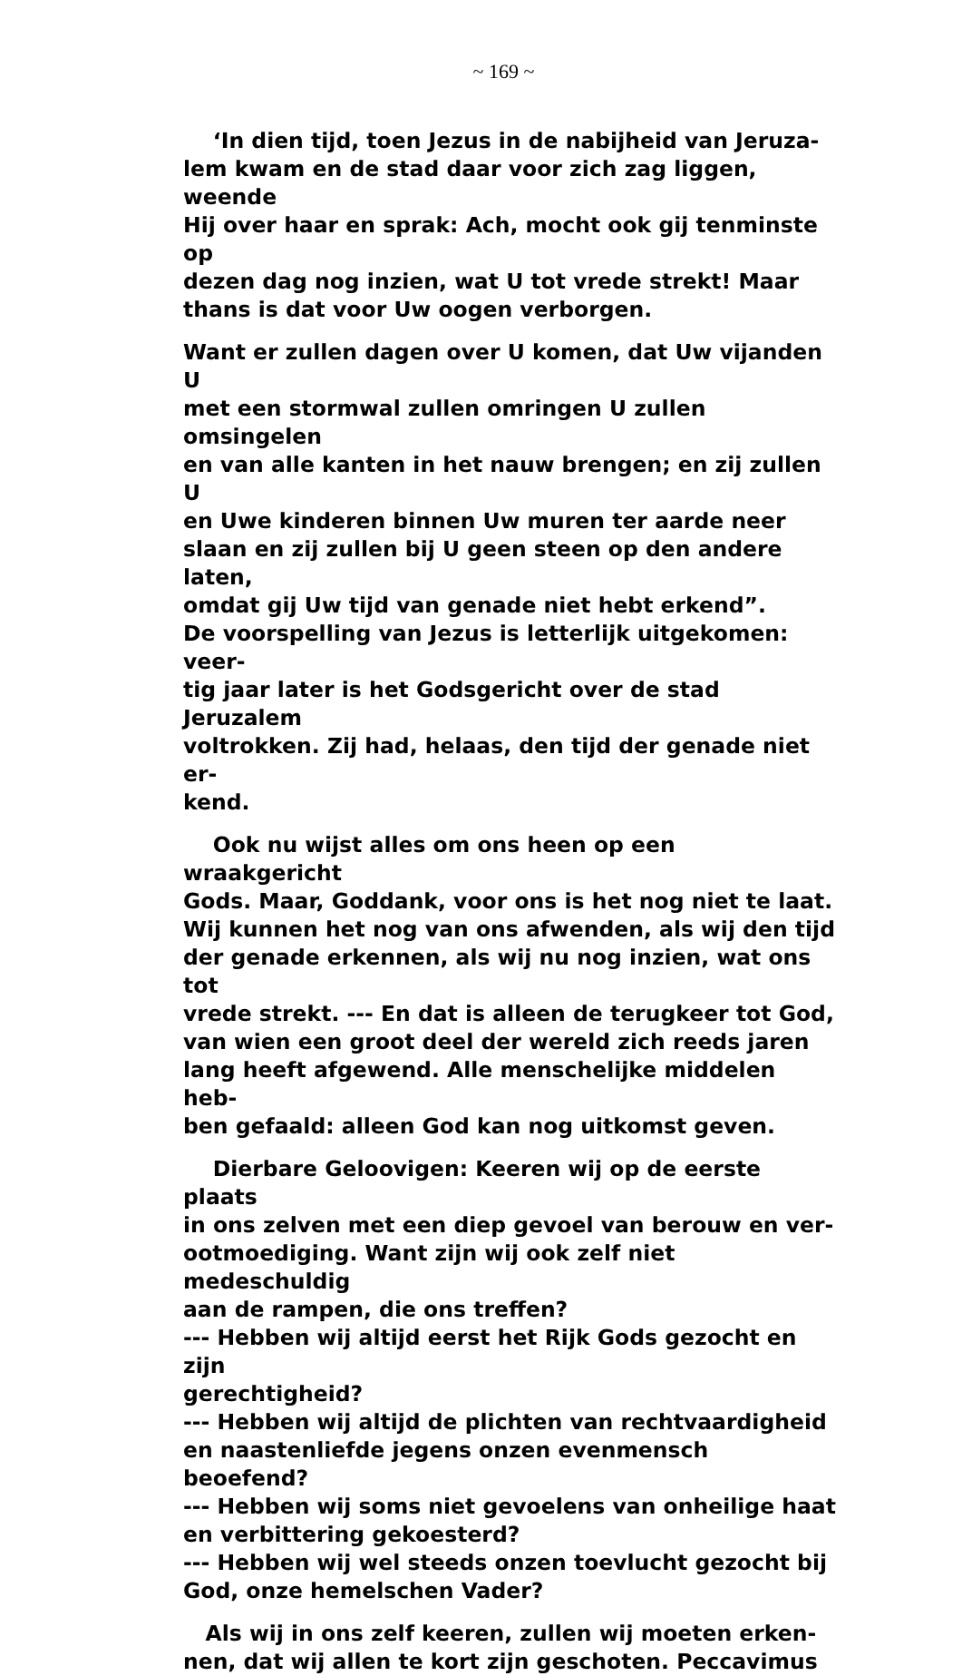~ 169 ~
‘In dien tijd, toen Jezus in de nabijheid van Jeruza-
lem kwam en de stad daar voor zich zag liggen, weende
Hij over haar en sprak: Ach, mocht ook gij tenminste op
dezen dag nog inzien, wat U tot vrede strekt! Maar
thans is dat voor Uw oogen verborgen.
Want er zullen dagen over U komen, dat Uw vijanden U
met een stormwal zullen omringen U zullen omsingelen
en van alle kanten in het nauw brengen; en zij zullen U
en Uwe kinderen binnen Uw muren ter aarde neer
slaan en zij zullen bij U geen steen op den andere laten,
omdat gij Uw tijd van genade niet hebt erkend”.
De voorspelling van Jezus is letterlijk uitgekomen: veer-
tig jaar later is het Godsgericht over de stad Jeruzalem
voltrokken. Zij had, helaas, den tijd der genade niet er-
kend.
Ook nu wijst alles om ons heen op een wraakgericht
Gods. Maar, Goddank, voor ons is het nog niet te laat.
Wij kunnen het nog van ons afwenden, als wij den tijd
der genade erkennen, als wij nu nog inzien, wat ons tot
vrede strekt. --- En dat is alleen de terugkeer tot God,
van wien een groot deel der wereld zich reeds jaren
lang heeft afgewend. Alle menschelijke middelen heb-
ben gefaald: alleen God kan nog uitkomst geven.
Dierbare Geloovigen: Keeren wij op de eerste plaats
in ons zelven met een diep gevoel van berouw en ver-
ootmoediging. Want zijn wij ook zelf niet medeschuldig
aan de rampen, die ons treffen?
--- Hebben wij altijd eerst het Rijk Gods gezocht en zijn
gerechtigheid?
--- Hebben wij altijd de plichten van rechtvaardigheid
en naastenliefde jegens onzen evenmensch beoefend?
--- Hebben wij soms niet gevoelens van onheilige haat
en verbittering gekoesterd?
--- Hebben wij wel steeds onzen toevlucht gezocht bij
God, onze hemelschen Vader?
Als wij in ons zelf keeren, zullen wij moeten erken-
nen, dat wij allen te kort zijn geschoten. Peccavimus